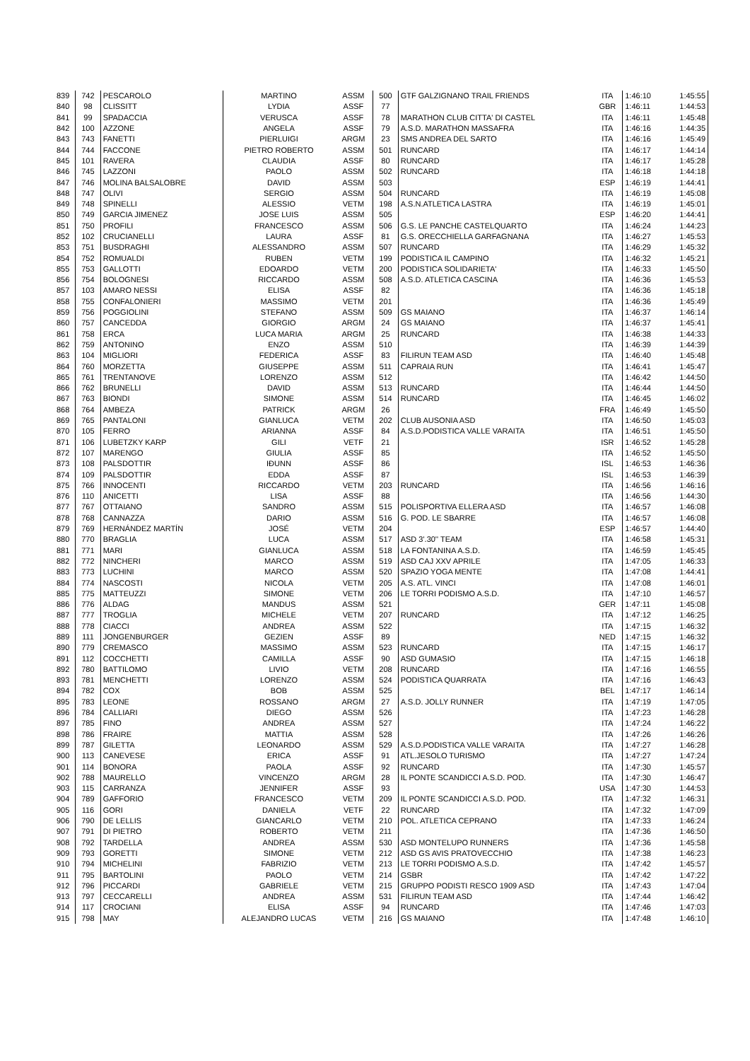| 839 | 742 | PESCAROLO | MARTINO | ASSM | 500 | GTF GALZIGNANO TRAIL FRIENDS | ITA | 1:46:10 | 1:45:55 |
| 840 | 98 | CLISSITT | LYDIA | ASSF | 77 | | GBR | 1:46:11 | 1:44:53 |
| 841 | 99 | SPADACCIA | VERUSCA | ASSF | 78 | MARATHON CLUB CITTA' DI CASTEL | ITA | 1:46:11 | 1:45:48 |
| 842 | 100 | AZZONE | ANGELA | ASSF | 79 | A.S.D. MARATHON MASSAFRA | ITA | 1:46:16 | 1:44:35 |
| 843 | 743 | FANETTI | PIERLUIGI | ARGM | 23 | SMS ANDREA DEL SARTO | ITA | 1:46:16 | 1:45:49 |
| 844 | 744 | FACCONE | PIETRO ROBERTO | ASSM | 501 | RUNCARD | ITA | 1:46:17 | 1:44:14 |
| 845 | 101 | RAVERA | CLAUDIA | ASSF | 80 | RUNCARD | ITA | 1:46:17 | 1:45:28 |
| 846 | 745 | LAZZONI | PAOLO | ASSM | 502 | RUNCARD | ITA | 1:46:18 | 1:44:18 |
| 847 | 746 | MOLINA BALSALOBRE | DAVID | ASSM | 503 | | ESP | 1:46:19 | 1:44:41 |
| 848 | 747 | OLIVI | SERGIO | ASSM | 504 | RUNCARD | ITA | 1:46:19 | 1:45:08 |
| 849 | 748 | SPINELLI | ALESSIO | VETM | 198 | A.S.N.ATLETICA LASTRA | ITA | 1:46:19 | 1:45:01 |
| 850 | 749 | GARCIA JIMENEZ | JOSE LUIS | ASSM | 505 | | ESP | 1:46:20 | 1:44:41 |
| 851 | 750 | PROFILI | FRANCESCO | ASSM | 506 | G.S. LE PANCHE CASTELQUARTO | ITA | 1:46:24 | 1:44:23 |
| 852 | 102 | CRUCIANELLI | LAURA | ASSF | 81 | G.S. ORECCHIELLA GARFAGNANA | ITA | 1:46:27 | 1:45:53 |
| 853 | 751 | BUSDRAGHI | ALESSANDRO | ASSM | 507 | RUNCARD | ITA | 1:46:29 | 1:45:32 |
| 854 | 752 | ROMUALDI | RUBEN | VETM | 199 | PODISTICA IL CAMPINO | ITA | 1:46:32 | 1:45:21 |
| 855 | 753 | GALLOTTI | EDOARDO | VETM | 200 | PODISTICA SOLIDARIETA' | ITA | 1:46:33 | 1:45:50 |
| 856 | 754 | BOLOGNESI | RICCARDO | ASSM | 508 | A.S.D. ATLETICA CASCINA | ITA | 1:46:36 | 1:45:53 |
| 857 | 103 | AMARO NESSI | ELISA | ASSF | 82 | | ITA | 1:46:36 | 1:45:18 |
| 858 | 755 | CONFALONIERI | MASSIMO | VETM | 201 | | ITA | 1:46:36 | 1:45:49 |
| 859 | 756 | POGGIOLINI | STEFANO | ASSM | 509 | GS MAIANO | ITA | 1:46:37 | 1:46:14 |
| 860 | 757 | CANCEDDA | GIORGIO | ARGM | 24 | GS MAIANO | ITA | 1:46:37 | 1:45:41 |
| 861 | 758 | ERCA | LUCA MARIA | ARGM | 25 | RUNCARD | ITA | 1:46:38 | 1:44:33 |
| 862 | 759 | ANTONINO | ENZO | ASSM | 510 | | ITA | 1:46:39 | 1:44:39 |
| 863 | 104 | MIGLIORI | FEDERICA | ASSF | 83 | FILIRUN TEAM ASD | ITA | 1:46:40 | 1:45:48 |
| 864 | 760 | MORZETTA | GIUSEPPE | ASSM | 511 | CAPRAIA RUN | ITA | 1:46:41 | 1:45:47 |
| 865 | 761 | TRENTANOVE | LORENZO | ASSM | 512 | | ITA | 1:46:42 | 1:44:50 |
| 866 | 762 | BRUNELLI | DAVID | ASSM | 513 | RUNCARD | ITA | 1:46:44 | 1:44:50 |
| 867 | 763 | BIONDI | SIMONE | ASSM | 514 | RUNCARD | ITA | 1:46:45 | 1:46:02 |
| 868 | 764 | AMBEZA | PATRICK | ARGM | 26 | | FRA | 1:46:49 | 1:45:50 |
| 869 | 765 | PANTALONI | GIANLUCA | VETM | 202 | CLUB AUSONIA ASD | ITA | 1:46:50 | 1:45:03 |
| 870 | 105 | FERRO | ARIANNA | ASSF | 84 | A.S.D.PODISTICA VALLE VARAITA | ITA | 1:46:51 | 1:45:50 |
| 871 | 106 | LUBETZKY KARP | GILI | VETF | 21 | | ISR | 1:46:52 | 1:45:28 |
| 872 | 107 | MARENGO | GIULIA | ASSF | 85 | | ITA | 1:46:52 | 1:45:50 |
| 873 | 108 | PALSDOTTIR | IÐUNN | ASSF | 86 | | ISL | 1:46:53 | 1:46:36 |
| 874 | 109 | PALSDOTTIR | EDDA | ASSF | 87 | | ISL | 1:46:53 | 1:46:39 |
| 875 | 766 | INNOCENTI | RICCARDO | VETM | 203 | RUNCARD | ITA | 1:46:56 | 1:46:16 |
| 876 | 110 | ANICETTI | LISA | ASSF | 88 | | ITA | 1:46:56 | 1:44:30 |
| 877 | 767 | OTTAIANO | SANDRO | ASSM | 515 | POLISPORTIVA ELLERA ASD | ITA | 1:46:57 | 1:46:08 |
| 878 | 768 | CANNAZZA | DARIO | ASSM | 516 | G. POD. LE SBARRE | ITA | 1:46:57 | 1:46:08 |
| 879 | 769 | HERNÁNDEZ MARTÍN | JOSÉ | VETM | 204 | | ESP | 1:46:57 | 1:44:40 |
| 880 | 770 | BRAGLIA | LUCA | ASSM | 517 | ASD 3'.30'' TEAM | ITA | 1:46:58 | 1:45:31 |
| 881 | 771 | MARI | GIANLUCA | ASSM | 518 | LA FONTANINA A.S.D. | ITA | 1:46:59 | 1:45:45 |
| 882 | 772 | NINCHERI | MARCO | ASSM | 519 | ASD CAJ XXV APRILE | ITA | 1:47:05 | 1:46:33 |
| 883 | 773 | LUCHINI | MARCO | ASSM | 520 | SPAZIO YOGA MENTE | ITA | 1:47:08 | 1:44:41 |
| 884 | 774 | NASCOSTI | NICOLA | VETM | 205 | A.S. ATL. VINCI | ITA | 1:47:08 | 1:46:01 |
| 885 | 775 | MATTEUZZI | SIMONE | VETM | 206 | LE TORRI PODISMO A.S.D. | ITA | 1:47:10 | 1:46:57 |
| 886 | 776 | ALDAG | MANDUS | ASSM | 521 | | GER | 1:47:11 | 1:45:08 |
| 887 | 777 | TROGLIA | MICHELE | VETM | 207 | RUNCARD | ITA | 1:47:12 | 1:46:25 |
| 888 | 778 | CIACCI | ANDREA | ASSM | 522 | | ITA | 1:47:15 | 1:46:32 |
| 889 | 111 | JONGENBURGER | GEZIEN | ASSF | 89 | | NED | 1:47:15 | 1:46:32 |
| 890 | 779 | CREMASCO | MASSIMO | ASSM | 523 | RUNCARD | ITA | 1:47:15 | 1:46:17 |
| 891 | 112 | COCCHETTI | CAMILLA | ASSF | 90 | ASD GUMASIO | ITA | 1:47:15 | 1:46:18 |
| 892 | 780 | BATTILOMO | LIVIO | VETM | 208 | RUNCARD | ITA | 1:47:16 | 1:46:55 |
| 893 | 781 | MENCHETTI | LORENZO | ASSM | 524 | PODISTICA QUARRATA | ITA | 1:47:16 | 1:46:43 |
| 894 | 782 | COX | BOB | ASSM | 525 | | BEL | 1:47:17 | 1:46:14 |
| 895 | 783 | LEONE | ROSSANO | ARGM | 27 | A.S.D. JOLLY RUNNER | ITA | 1:47:19 | 1:47:05 |
| 896 | 784 | CALLIARI | DIEGO | ASSM | 526 | | ITA | 1:47:23 | 1:46:28 |
| 897 | 785 | FINO | ANDREA | ASSM | 527 | | ITA | 1:47:24 | 1:46:22 |
| 898 | 786 | FRAIRE | MATTIA | ASSM | 528 | | ITA | 1:47:26 | 1:46:26 |
| 899 | 787 | GILETTA | LEONARDO | ASSM | 529 | A.S.D.PODISTICA VALLE VARAITA | ITA | 1:47:27 | 1:46:28 |
| 900 | 113 | CANEVESE | ERICA | ASSF | 91 | ATL.JESOLO TURISMO | ITA | 1:47:27 | 1:47:24 |
| 901 | 114 | BONORA | PAOLA | ASSF | 92 | RUNCARD | ITA | 1:47:30 | 1:45:57 |
| 902 | 788 | MAURELLO | VINCENZO | ARGM | 28 | IL PONTE SCANDICCI A.S.D. POD. | ITA | 1:47:30 | 1:46:47 |
| 903 | 115 | CARRANZA | JENNIFER | ASSF | 93 | | USA | 1:47:30 | 1:44:53 |
| 904 | 789 | GAFFORIO | FRANCESCO | VETM | 209 | IL PONTE SCANDICCI A.S.D. POD. | ITA | 1:47:32 | 1:46:31 |
| 905 | 116 | GORI | DANIELA | VETF | 22 | RUNCARD | ITA | 1:47:32 | 1:47:09 |
| 906 | 790 | DE LELLIS | GIANCARLO | VETM | 210 | POL. ATLETICA CEPRANO | ITA | 1:47:33 | 1:46:24 |
| 907 | 791 | DI PIETRO | ROBERTO | VETM | 211 | | ITA | 1:47:36 | 1:46:50 |
| 908 | 792 | TARDELLA | ANDREA | ASSM | 530 | ASD MONTELUPO RUNNERS | ITA | 1:47:36 | 1:45:58 |
| 909 | 793 | GORETTI | SIMONE | VETM | 212 | ASD GS AVIS PRATOVECCHIO | ITA | 1:47:38 | 1:46:23 |
| 910 | 794 | MICHELINI | FABRIZIO | VETM | 213 | LE TORRI PODISMO A.S.D. | ITA | 1:47:42 | 1:45:57 |
| 911 | 795 | BARTOLINI | PAOLO | VETM | 214 | GSBR | ITA | 1:47:42 | 1:47:22 |
| 912 | 796 | PICCARDI | GABRIELE | VETM | 215 | GRUPPO PODISTI RESCO 1909 ASD | ITA | 1:47:43 | 1:47:04 |
| 913 | 797 | CECCARELLI | ANDREA | ASSM | 531 | FILIRUN TEAM ASD | ITA | 1:47:44 | 1:46:42 |
| 914 | 117 | CROCIANI | ELISA | ASSF | 94 | RUNCARD | ITA | 1:47:46 | 1:47:03 |
| 915 | 798 | MAY | ALEJANDRO LUCAS | VETM | 216 | GS MAIANO | ITA | 1:47:48 | 1:46:10 |